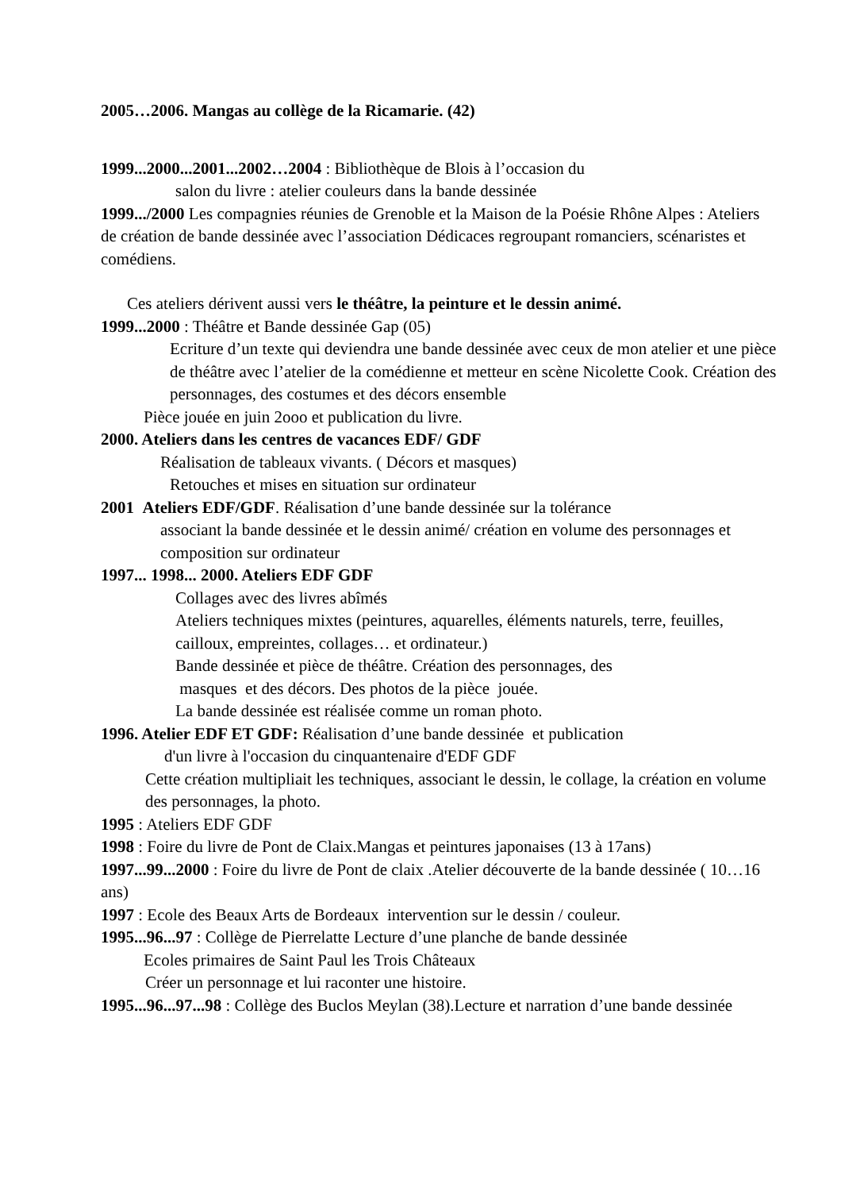2005…2006. Mangas au collège de la Ricamarie. (42)
1999...2000...2001...2002…2004 : Bibliothèque de Blois à l’occasion du
salon du livre : atelier couleurs dans la bande dessinée
1999.../2000 Les compagnies réunies de Grenoble et la Maison de la Poésie Rhône Alpes : Ateliers de création de bande dessinée avec l’association Dédicaces regroupant romanciers, scénaristes et comédiens.
Ces ateliers dérivent aussi vers le théâtre, la peinture et le dessin animé.
1999...2000 : Théâtre et Bande dessinée Gap (05)
Ecriture d’un texte qui deviendra une bande dessinée avec ceux de mon atelier et une pièce de théâtre avec l’atelier de la comédienne et metteur en scène Nicolette Cook. Création des personnages, des costumes et des décors ensemble
Pièce jouée en juin 2ooo et publication du livre.
2000. Ateliers dans les centres de vacances EDF/ GDF
Réalisation de tableaux vivants. ( Décors et masques)
Retouches et mises en situation sur ordinateur
2001 Ateliers EDF/GDF. Réalisation d’une bande dessinée sur la tolérance
associant la bande dessinée et le dessin animé/ création en volume des personnages et composition sur ordinateur
1997... 1998... 2000. Ateliers EDF GDF
Collages avec des livres abîmés
Ateliers techniques mixtes (peintures, aquarelles, éléments naturels, terre, feuilles, cailloux, empreintes, collages… et ordinateur.)
Bande dessinée et pièce de théâtre. Création des personnages, des
masques et des décors. Des photos de la pièce jouée.
La bande dessinée est réalisée comme un roman photo.
1996. Atelier EDF ET GDF: Réalisation d’une bande dessinée et publication
d'un livre à l'occasion du cinquantenaire d'EDF GDF
Cette création multipliait les techniques, associant le dessin, le collage, la création en volume des personnages, la photo.
1995 : Ateliers EDF GDF
1998 : Foire du livre de Pont de Claix.Mangas et peintures japonaises (13 à 17ans)
1997...99...2000 : Foire du livre de Pont de claix .Atelier découverte de la bande dessinée ( 10…16 ans)
1997 : Ecole des Beaux Arts de Bordeaux intervention sur le dessin / couleur.
1995...96...97 : Collège de Pierrelatte Lecture d’une planche de bande dessinée
Ecoles primaires de Saint Paul les Trois Châteaux
Créer un personnage et lui raconter une histoire.
1995...96...97...98 : Collège des Buclos Meylan (38).Lecture et narration d’une bande dessinée